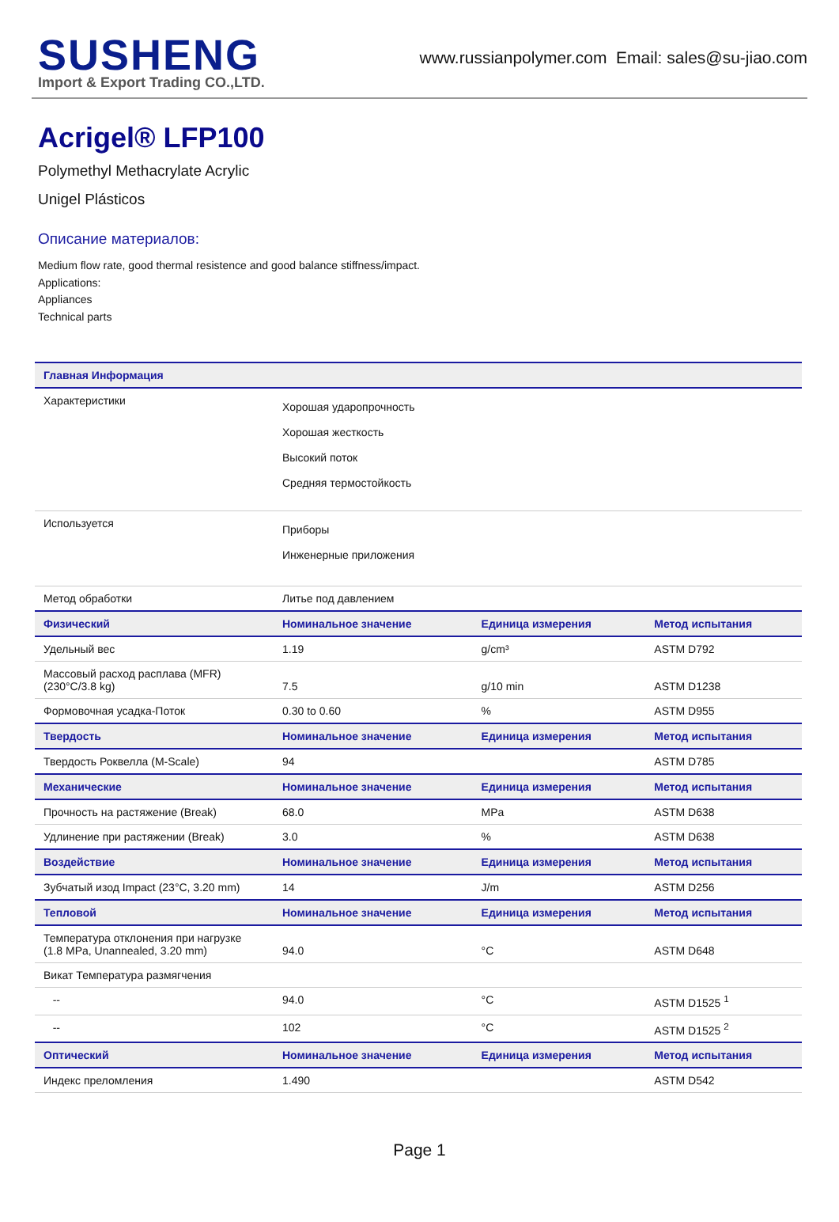SUSHENG
Import & Export Trading CO.,LTD.
www.russianpolymer.com Email: sales@su-jiao.com
Acrigel® LFP100
Polymethyl Methacrylate Acrylic
Unigel Plásticos
Описание материалов:
Medium flow rate, good thermal resistence and good balance stiffness/impact.
Applications:
Appliances
Technical parts
| Главная Информация | | | |
| --- | --- | --- | --- |
| Характеристики | Хорошая ударопрочность Хорошая жесткость Высокий поток Средняя термостойкость | | |
| Используется | Приборы Инженерные приложения | | |
| Метод обработки | Литье под давлением | | |
| Физический | Номинальное значение | Единица измерения | Метод испытания |
| Удельный вес | 1.19 | g/cm³ | ASTM D792 |
| Массовый расход расплава (MFR) (230°C/3.8 kg) | 7.5 | g/10 min | ASTM D1238 |
| Формовочная усадка-Поток | 0.30 to 0.60 | % | ASTM D955 |
| Твердость | Номинальное значение | Единица измерения | Метод испытания |
| Твердость Роквелла (M-Scale) | 94 | | ASTM D785 |
| Механические | Номинальное значение | Единица измерения | Метод испытания |
| Прочность на растяжение (Break) | 68.0 | MPa | ASTM D638 |
| Удлинение при растяжении (Break) | 3.0 | % | ASTM D638 |
| Воздействие | Номинальное значение | Единица измерения | Метод испытания |
| Зубчатый изод Impact (23°C, 3.20 mm) | 14 | J/m | ASTM D256 |
| Тепловой | Номинальное значение | Единица измерения | Метод испытания |
| Температура отклонения при нагрузке (1.8 MPa, Unannealed, 3.20 mm) | 94.0 | °C | ASTM D648 |
| Викат Температура размягчения | | | |
| -- | 94.0 | °C | ASTM D1525 <sup>1</sup> |
| -- | 102 | °C | ASTM D1525 <sup>2</sup> |
| Оптический | Номинальное значение | Единица измерения | Метод испытания |
| Индекс преломления | 1.490 | | ASTM D542 |
Page 1